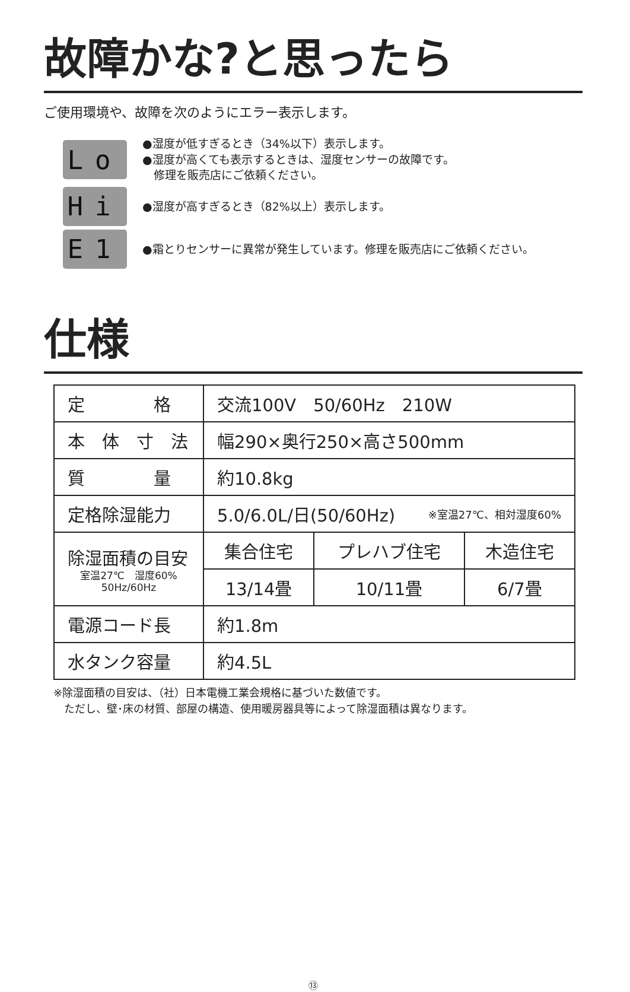故障かな?と思ったら
ご使用環境や、故障を次のようにエラー表示します。
Lo
●湿度が低すぎるとき（34%以下）表示します。
●湿度が高くても表示するときは、湿度センサーの故障です。
　修理を販売店にご依頼ください。
Hi
●湿度が高すぎるとき（82%以上）表示します。
E1
●霜とりセンサーに異常が発生しています。修理を販売店にご依頼ください。
仕様
| 定 格 | 交流100V 50/60Hz 210W | | |
| 本 体 寸 法 | 幅290×奥行250×高さ500mm | | |
| 質 量 | 約10.8kg | | |
| 定格除湿能力 | 5.0/6.0L/日(50/60Hz) ※室温27℃、相対湿度60% | | |
| 除湿面積の目安 室温27℃ 湿度60% 50Hz/60Hz | 集合住宅 | プレハブ住宅 | 木造住宅 |
| | 13/14畳 | 10/11畳 | 6/7畳 |
| 電源コード長 | 約1.8m | | |
| 水タンク容量 | 約4.5L | | |
※除湿面積の目安は、（社）日本電機工業会規格に基づいた数値です。
　ただし、壁･床の材質、部屋の構造、使用暖房器具等によって除湿面積は異なります。
⑬